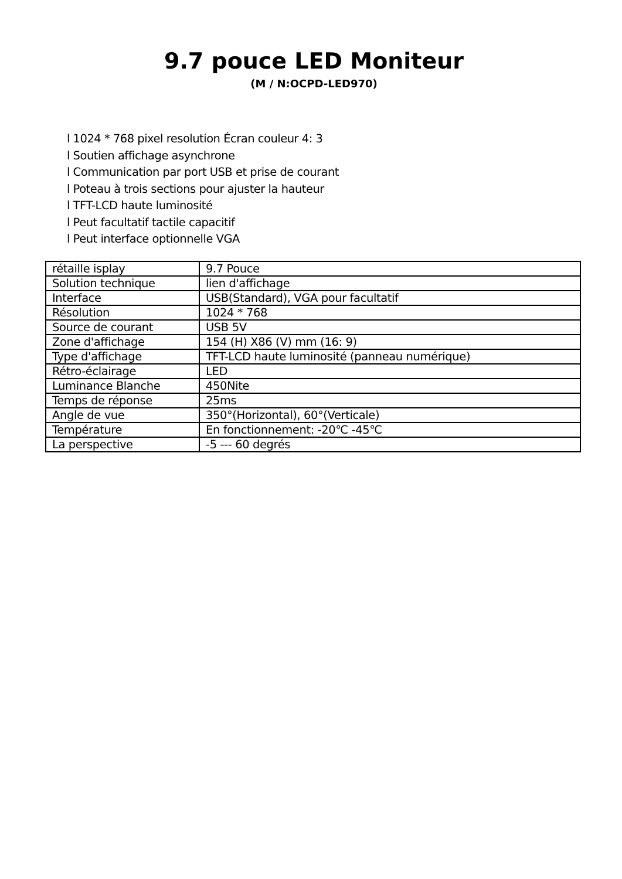9.7 pouce LED Moniteur
(M / N:OCPD-LED970)
l 1024 * 768 pixel resolution Écran couleur 4: 3
l Soutien affichage asynchrone
l Communication par port USB et prise de courant
l Poteau à trois sections pour ajuster la hauteur
l TFT-LCD haute luminosité
l Peut facultatif tactile capacitif
l Peut interface optionnelle VGA
| rétaille isplay | 9.7 Pouce |
| Solution technique | lien d'affichage |
| Interface | USB(Standard), VGA pour facultatif |
| Résolution | 1024 * 768 |
| Source de courant | USB 5V |
| Zone d'affichage | 154 (H) X86 (V) mm (16: 9) |
| Type d'affichage | TFT-LCD haute luminosité (panneau numérique) |
| Rétro-éclairage | LED |
| Luminance Blanche | 450Nite |
| Temps de réponse | 25ms |
| Angle de vue | 350°(Horizontal), 60°(Verticale) |
| Température | En fonctionnement: -20℃ -45℃ |
| La perspective | -5 --- 60 degrés |